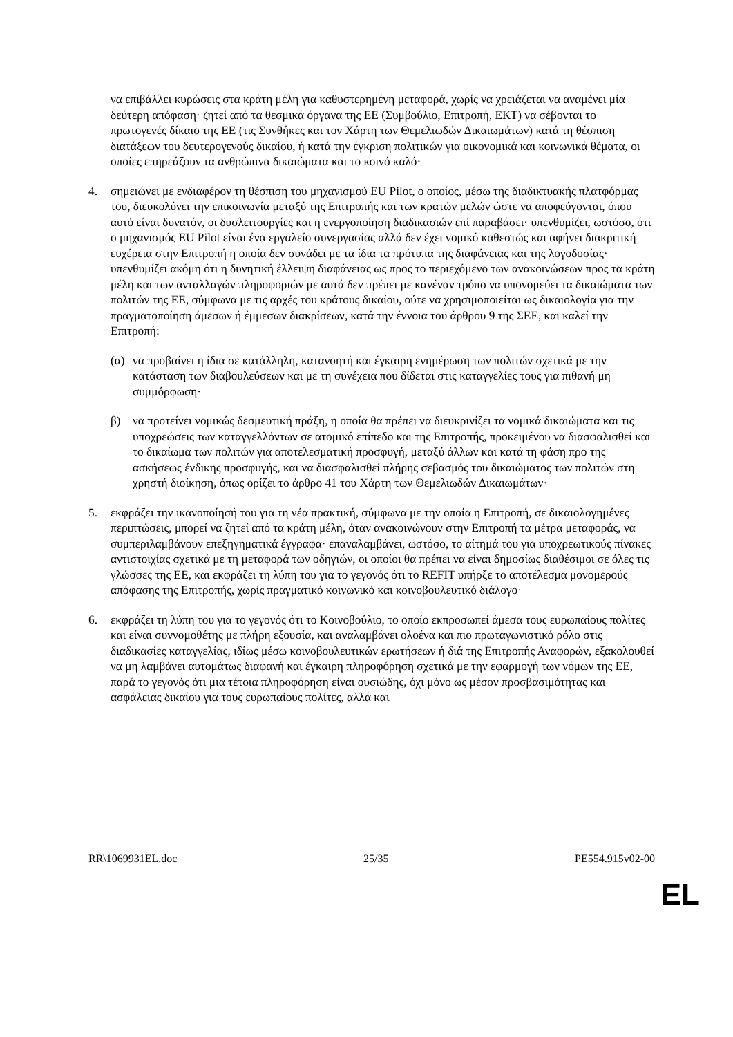να επιβάλλει κυρώσεις στα κράτη μέλη για καθυστερημένη μεταφορά, χωρίς να χρειάζεται να αναμένει μία δεύτερη απόφαση· ζητεί από τα θεσμικά όργανα της ΕΕ (Συμβούλιο, Επιτροπή, ΕΚΤ) να σέβονται το πρωτογενές δίκαιο της ΕΕ (τις Συνθήκες και τον Χάρτη των Θεμελιωδών Δικαιωμάτων) κατά τη θέσπιση διατάξεων του δευτερογενούς δικαίου, ή κατά την έγκριση πολιτικών για οικονομικά και κοινωνικά θέματα, οι οποίες επηρεάζουν τα ανθρώπινα δικαιώματα και το κοινό καλό·
4. σημειώνει με ενδιαφέρον τη θέσπιση του μηχανισμού EU Pilot, ο οποίος, μέσω της διαδικτυακής πλατφόρμας του, διευκολύνει την επικοινωνία μεταξύ της Επιτροπής και των κρατών μελών ώστε να αποφεύγονται, όπου αυτό είναι δυνατόν, οι δυσλειτουργίες και η ενεργοποίηση διαδικασιών επί παραβάσει· υπενθυμίζει, ωστόσο, ότι ο μηχανισμός EU Pilot είναι ένα εργαλείο συνεργασίας αλλά δεν έχει νομικό καθεστώς και αφήνει διακριτική ευχέρεια στην Επιτροπή η οποία δεν συνάδει με τα ίδια τα πρότυπα της διαφάνειας και της λογοδοσίας· υπενθυμίζει ακόμη ότι η δυνητική έλλειψη διαφάνειας ως προς το περιεχόμενο των ανακοινώσεων προς τα κράτη μέλη και των ανταλλαγών πληροφοριών με αυτά δεν πρέπει με κανέναν τρόπο να υπονομεύει τα δικαιώματα των πολιτών της ΕΕ, σύμφωνα με τις αρχές του κράτους δικαίου, ούτε να χρησιμοποιείται ως δικαιολογία για την πραγματοποίηση άμεσων ή έμμεσων διακρίσεων, κατά την έννοια του άρθρου 9 της ΣΕΕ, και καλεί την Επιτροπή:
(α) να προβαίνει η ίδια σε κατάλληλη, κατανοητή και έγκαιρη ενημέρωση των πολιτών σχετικά με την κατάσταση των διαβουλεύσεων και με τη συνέχεια που δίδεται στις καταγγελίες τους για πιθανή μη συμμόρφωση·
β) να προτείνει νομικώς δεσμευτική πράξη, η οποία θα πρέπει να διευκρινίζει τα νομικά δικαιώματα και τις υποχρεώσεις των καταγγελλόντων σε ατομικό επίπεδο και της Επιτροπής, προκειμένου να διασφαλισθεί και το δικαίωμα των πολιτών για αποτελεσματική προσφυγή, μεταξύ άλλων και κατά τη φάση προ της ασκήσεως ένδικης προσφυγής, και να διασφαλισθεί πλήρης σεβασμός του δικαιώματος των πολιτών στη χρηστή διοίκηση, όπως ορίζει το άρθρο 41 του Χάρτη των Θεμελιωδών Δικαιωμάτων·
5. εκφράζει την ικανοποίησή του για τη νέα πρακτική, σύμφωνα με την οποία η Επιτροπή, σε δικαιολογημένες περιπτώσεις, μπορεί να ζητεί από τα κράτη μέλη, όταν ανακοινώνουν στην Επιτροπή τα μέτρα μεταφοράς, να συμπεριλαμβάνουν επεξηγηματικά έγγραφα· επαναλαμβάνει, ωστόσο, το αίτημά του για υποχρεωτικούς πίνακες αντιστοιχίας σχετικά με τη μεταφορά των οδηγιών, οι οποίοι θα πρέπει να είναι δημοσίως διαθέσιμοι σε όλες τις γλώσσες της ΕΕ, και εκφράζει τη λύπη του για το γεγονός ότι το REFIT υπήρξε το αποτέλεσμα μονομερούς απόφασης της Επιτροπής, χωρίς πραγματικό κοινωνικό και κοινοβουλευτικό διάλογο·
6. εκφράζει τη λύπη του για το γεγονός ότι το Κοινοβούλιο, το οποίο εκπροσωπεί άμεσα τους ευρωπαίους πολίτες και είναι συννομοθέτης με πλήρη εξουσία, και αναλαμβάνει ολοένα και πιο πρωταγωνιστικό ρόλο στις διαδικασίες καταγγελίας, ιδίως μέσω κοινοβουλευτικών ερωτήσεων ή διά της Επιτροπής Αναφορών, εξακολουθεί να μη λαμβάνει αυτομάτως διαφανή και έγκαιρη πληροφόρηση σχετικά με την εφαρμογή των νόμων της ΕΕ, παρά το γεγονός ότι μια τέτοια πληροφόρηση είναι ουσιώδης, όχι μόνο ως μέσον προσβασιμότητας και ασφάλειας δικαίου για τους ευρωπαίους πολίτες, αλλά και
RR\1069931EL.doc 25/35 PE554.915v02-00
EL